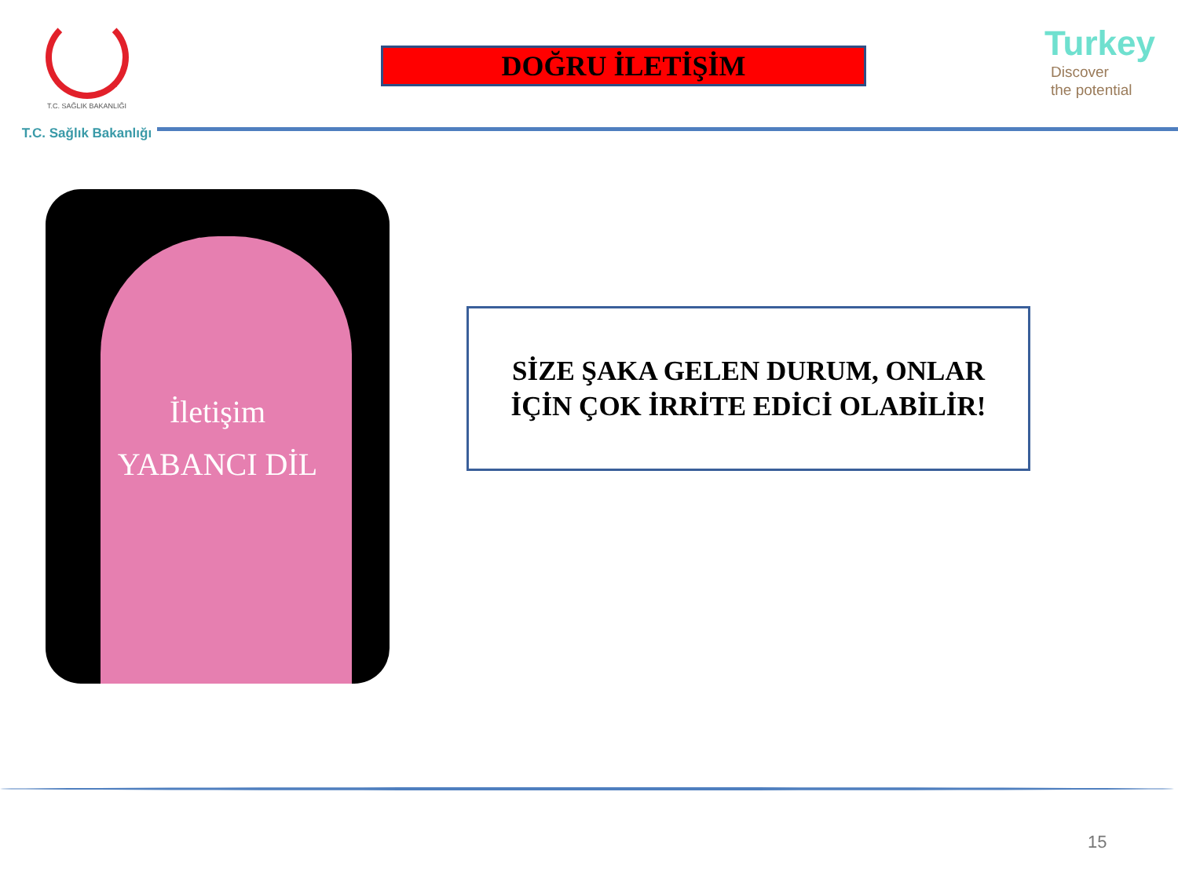T.C. SAĞLIK BAKANLIĞI
T.C. Sağlık Bakanlığı
DOĞRU İLETİŞİM
Turkey
Discover
the potential
İletişim
YABANCI DİL
SİZE ŞAKA GELEN DURUM, ONLAR
İÇİN ÇOK İRRİTE EDİCİ OLABİLİR!
15